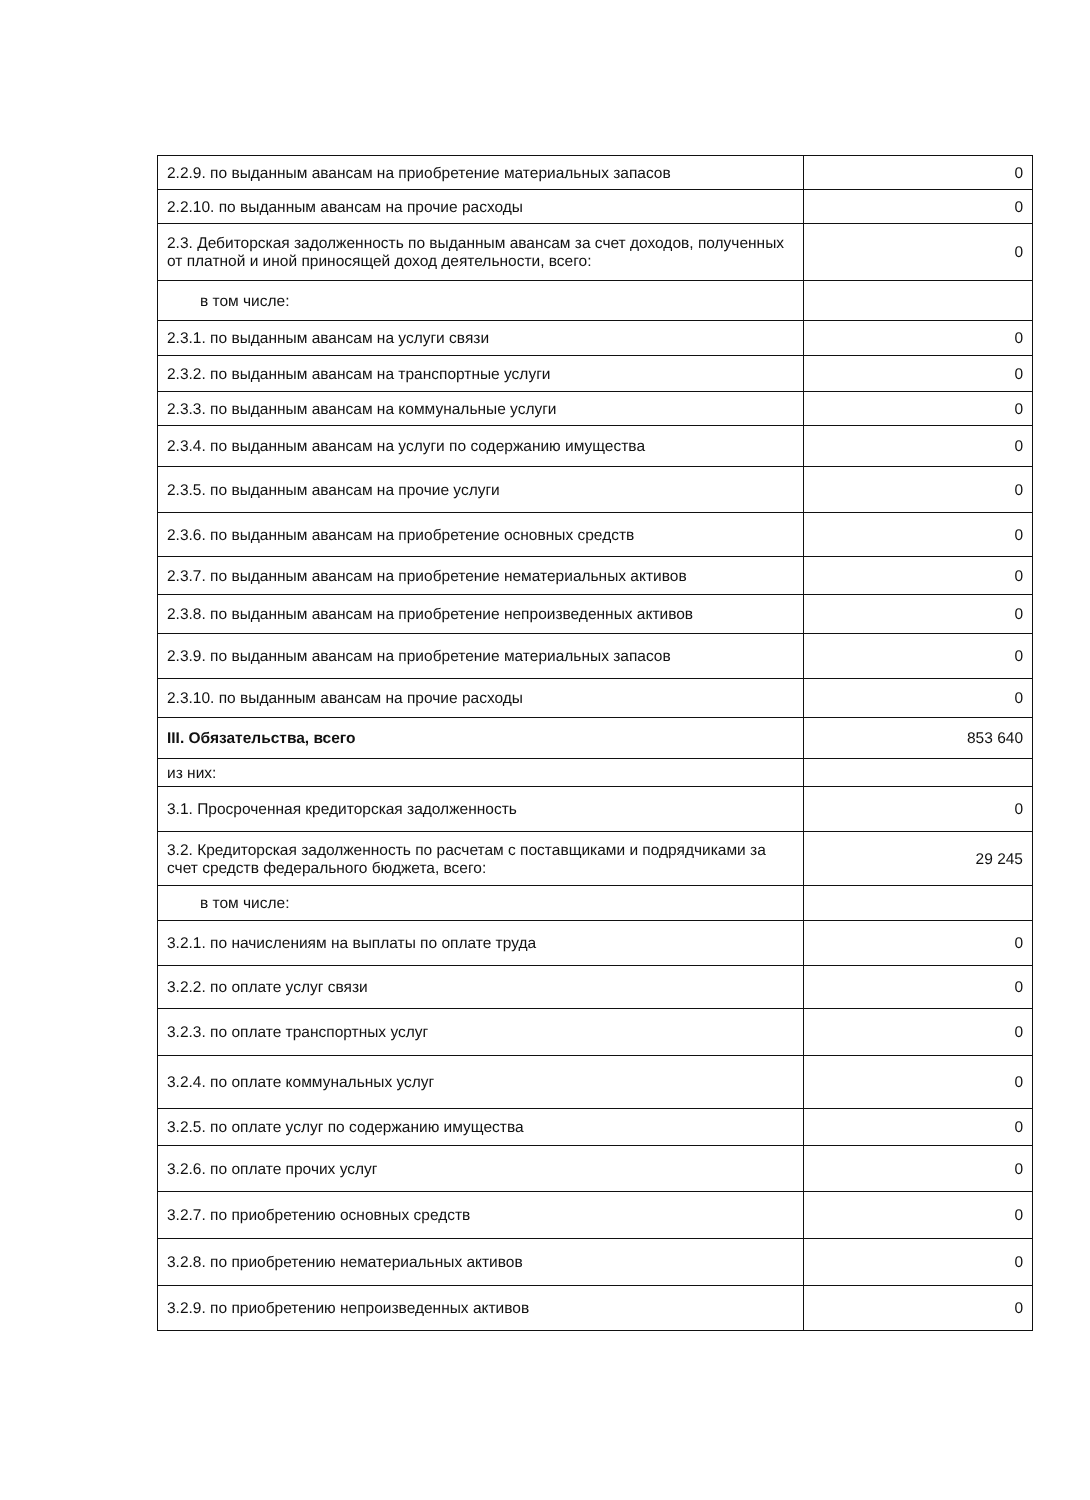| 2.2.9. по выданным авансам на приобретение материальных запасов | 0 |
| 2.2.10. по выданным авансам на прочие расходы | 0 |
| 2.3. Дебиторская задолженность по выданным авансам за счет доходов, полученных от платной и иной приносящей доход деятельности, всего: | 0 |
| в том числе: | |
| 2.3.1. по выданным авансам на услуги связи | 0 |
| 2.3.2. по выданным авансам на транспортные услуги | 0 |
| 2.3.3. по выданным авансам на коммунальные услуги | 0 |
| 2.3.4. по выданным авансам на услуги по содержанию имущества | 0 |
| 2.3.5. по выданным авансам на прочие услуги | 0 |
| 2.3.6. по выданным авансам на приобретение основных средств | 0 |
| 2.3.7. по выданным авансам на приобретение нематериальных активов | 0 |
| 2.3.8. по выданным авансам на приобретение непроизведенных активов | 0 |
| 2.3.9. по выданным авансам на приобретение материальных запасов | 0 |
| 2.3.10. по выданным авансам на прочие расходы | 0 |
| III. Обязательства, всего | 853 640 |
| из них: | |
| 3.1. Просроченная кредиторская задолженность | 0 |
| 3.2. Кредиторская задолженность по расчетам с поставщиками и подрядчиками за счет средств федерального бюджета, всего: | 29 245 |
| в том числе: | |
| 3.2.1. по начислениям на выплаты по оплате труда | 0 |
| 3.2.2. по оплате услуг связи | 0 |
| 3.2.3. по оплате транспортных услуг | 0 |
| 3.2.4. по оплате коммунальных услуг | 0 |
| 3.2.5. по оплате услуг по содержанию имущества | 0 |
| 3.2.6. по оплате прочих услуг | 0 |
| 3.2.7. по приобретению основных средств | 0 |
| 3.2.8. по приобретению нематериальных активов | 0 |
| 3.2.9. по приобретению непроизведенных активов | 0 |